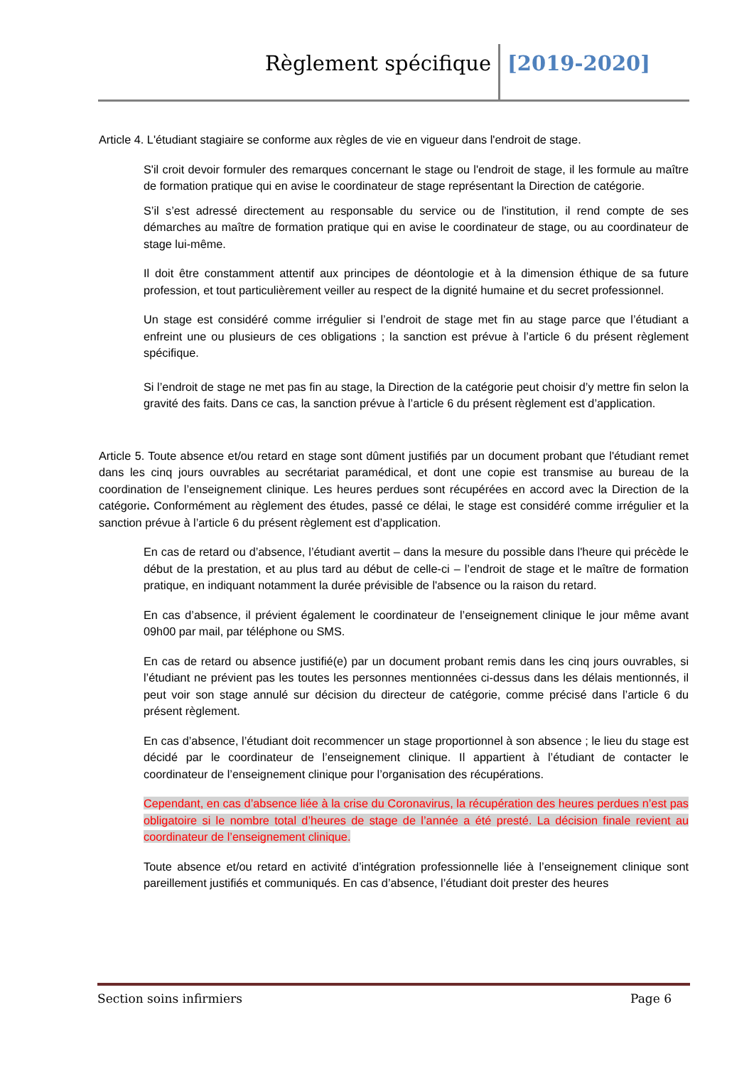Règlement spécifique [2019-2020]
Article 4. L'étudiant stagiaire se conforme aux règles de vie en vigueur dans l'endroit de stage.
S'il croit devoir formuler des remarques concernant le stage ou l'endroit de stage, il les formule au maître de formation pratique qui en avise le coordinateur de stage représentant la Direction de catégorie.
S’il s’est adressé directement au responsable du service ou de l'institution, il rend compte de ses démarches au maître de formation pratique qui en avise le coordinateur de stage, ou au coordinateur de stage lui-même.
Il doit être constamment attentif aux principes de déontologie et à la dimension éthique de sa future profession, et tout particulièrement veiller au respect de la dignité humaine et du secret professionnel.
Un stage est considéré comme irrégulier si l’endroit de stage met fin au stage parce que l’étudiant a enfreint une ou plusieurs de ces obligations ; la sanction est prévue à l’article 6 du présent règlement spécifique.
Si l’endroit de stage ne met pas fin au stage, la Direction de la catégorie peut choisir d’y mettre fin selon la gravité des faits. Dans ce cas, la sanction prévue à l’article 6 du présent règlement est d’application.
Article 5. Toute absence et/ou retard en stage sont dûment justifiés par un document probant que l'étudiant remet dans les cinq jours ouvrables au secrétariat paramédical, et dont une copie est transmise au bureau de la coordination de l’enseignement clinique. Les heures perdues sont récupérées en accord avec la Direction de la catégorie. Conformément au règlement des études, passé ce délai, le stage est considéré comme irrégulier et la sanction prévue à l’article 6 du présent règlement est d’application.
En cas de retard ou d’absence, l’étudiant avertit – dans la mesure du possible dans l'heure qui précède le début de la prestation, et au plus tard au début de celle-ci – l’endroit de stage et le maître de formation pratique, en indiquant notamment la durée prévisible de l'absence ou la raison du retard.
En cas d’absence, il prévient également le coordinateur de l’enseignement clinique le jour même avant 09h00 par mail, par téléphone ou SMS.
En cas de retard ou absence justifié(e) par un document probant remis dans les cinq jours ouvrables, si l’étudiant ne prévient pas les toutes les personnes mentionnées ci-dessus dans les délais mentionnés, il peut voir son stage annulé sur décision du directeur de catégorie, comme précisé dans l’article 6 du présent règlement.
En cas d’absence, l’étudiant doit recommencer un stage proportionnel à son absence ; le lieu du stage est décidé par le coordinateur de l’enseignement clinique. Il appartient à l’étudiant de contacter le coordinateur de l’enseignement clinique pour l’organisation des récupérations.
Cependant, en cas d’absence liée à la crise du Coronavirus, la récupération des heures perdues n’est pas obligatoire si le nombre total d’heures de stage de l’année a été presté. La décision finale revient au coordinateur de l’enseignement clinique.
Toute absence et/ou retard en activité d’intégration professionnelle liée à l’enseignement clinique sont pareillement justifiés et communiqués. En cas d’absence, l’étudiant doit prester des heures
Section soins infirmiers Page 6